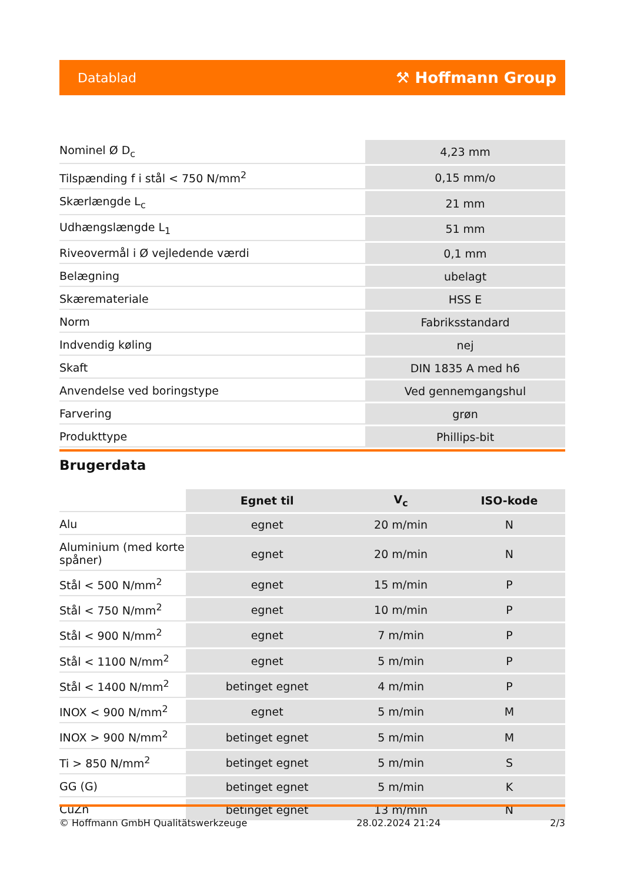Datablad ⚒ Hoffmann Group
| Nominel Ø D<sub>c</sub> | 4,23 mm |
| Tilspænding f i stål < 750 N/mm<sup>2</sup> | 0,15 mm/o |
| Skærlængde L<sub>c</sub> | 21 mm |
| Udhængslængde L<sub>1</sub> | 51 mm |
| Riveovermål i Ø vejledende værdi | 0,1 mm |
| Belægning | ubelagt |
| Skæremateriale | HSS E |
| Norm | Fabriksstandard |
| Indvendig køling | nej |
| Skaft | DIN 1835 A med h6 |
| Anvendelse ved boringstype | Ved gennemgangshul |
| Farvering | grøn |
| Produkttype | Phillips-bit |
Brugerdata
| | Egnet til | V<sub>c</sub> | ISO-kode |
| Alu | egnet | 20 m/min | N |
| Aluminium (med korte spåner) | egnet | 20 m/min | N |
| Stål < 500 N/mm<sup>2</sup> | egnet | 15 m/min | P |
| Stål < 750 N/mm<sup>2</sup> | egnet | 10 m/min | P |
| Stål < 900 N/mm<sup>2</sup> | egnet | 7 m/min | P |
| Stål < 1100 N/mm<sup>2</sup> | egnet | 5 m/min | P |
| Stål < 1400 N/mm<sup>2</sup> | betinget egnet | 4 m/min | P |
| INOX < 900 N/mm<sup>2</sup> | egnet | 5 m/min | M |
| INOX > 900 N/mm<sup>2</sup> | betinget egnet | 5 m/min | M |
| Ti > 850 N/mm<sup>2</sup> | betinget egnet | 5 m/min | S |
| GG (G) | betinget egnet | 5 m/min | K |
| CuZn | betinget egnet | 13 m/min | N |
© Hoffmann GmbH Qualitätswerkzeuge 28.02.2024 21:24 2/3